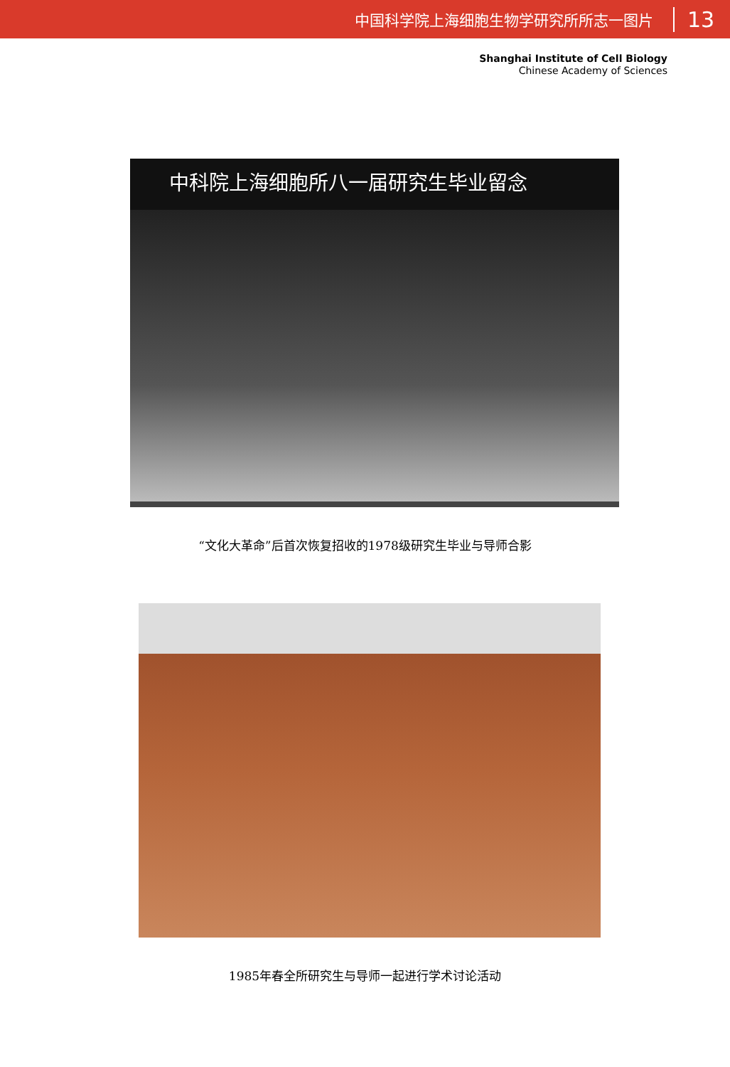中国科学院上海细胞生物学研究所所志一图片 13
Shanghai Institute of Cell Biology
Chinese Academy of Sciences
中科院上海细胞所八一届研究生毕业留念
“文化大革命”后首次恢复招收的1978级研究生毕业与导师合影
1985年春全所研究生与导师一起进行学术讨论活动